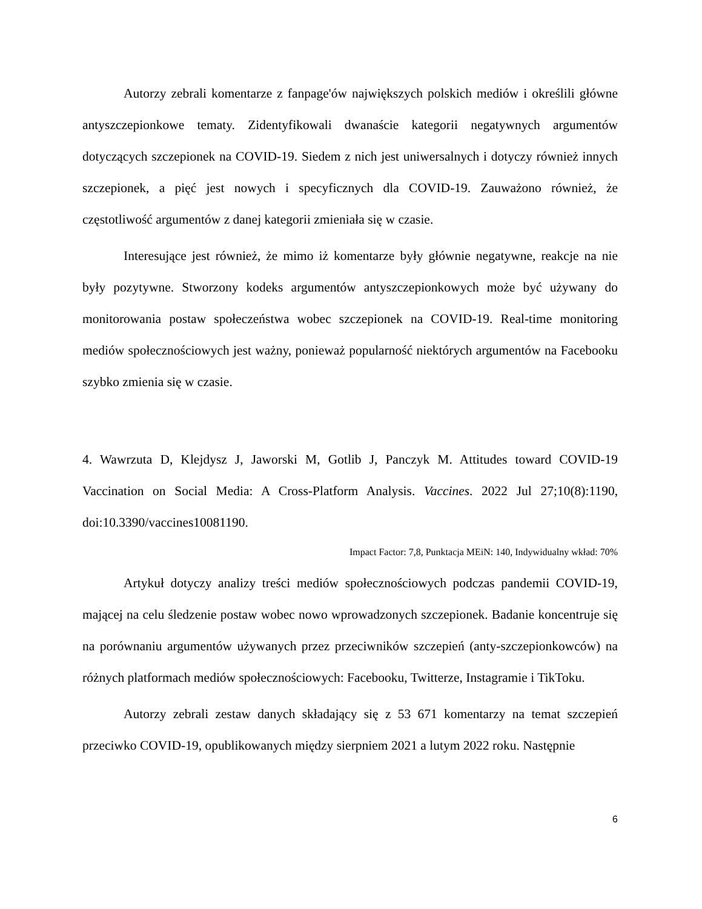Autorzy zebrali komentarze z fanpage'ów największych polskich mediów i określili główne antyszczepionkowe tematy. Zidentyfikowali dwanaście kategorii negatywnych argumentów dotyczących szczepionek na COVID-19. Siedem z nich jest uniwersalnych i dotyczy również innych szczepionek, a pięć jest nowych i specyficznych dla COVID-19. Zauważono również, że częstotliwość argumentów z danej kategorii zmieniała się w czasie.
Interesujące jest również, że mimo iż komentarze były głównie negatywne, reakcje na nie były pozytywne. Stworzony kodeks argumentów antyszczepionkowych może być używany do monitorowania postaw społeczeństwa wobec szczepionek na COVID-19. Real-time monitoring mediów społecznościowych jest ważny, ponieważ popularność niektórych argumentów na Facebooku szybko zmienia się w czasie.
4. Wawrzuta D, Klejdysz J, Jaworski M, Gotlib J, Panczyk M. Attitudes toward COVID-19 Vaccination on Social Media: A Cross-Platform Analysis. Vaccines. 2022 Jul 27;10(8):1190, doi:10.3390/vaccines10081190.
Impact Factor: 7,8, Punktacja MEiN: 140, Indywidualny wkład: 70%
Artykuł dotyczy analizy treści mediów społecznościowych podczas pandemii COVID-19, mającej na celu śledzenie postaw wobec nowo wprowadzonych szczepionek. Badanie koncentruje się na porównaniu argumentów używanych przez przeciwników szczepień (anty-szczepionkowców) na różnych platformach mediów społecznościowych: Facebooku, Twitterze, Instagramie i TikToku.
Autorzy zebrali zestaw danych składający się z 53 671 komentarzy na temat szczepień przeciwko COVID-19, opublikowanych między sierpniem 2021 a lutym 2022 roku. Następnie
6